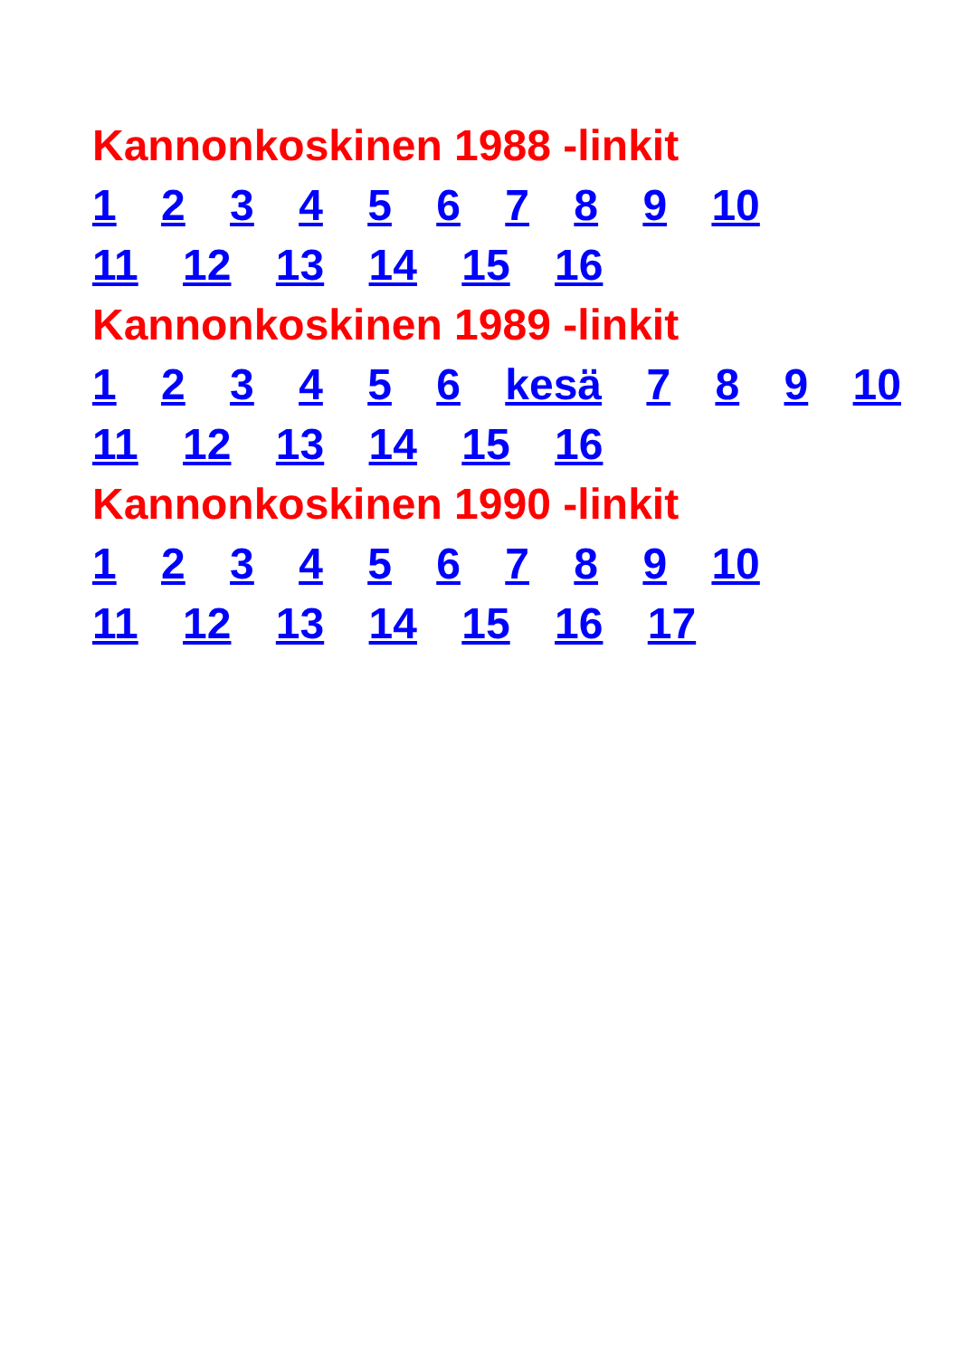Kannonkoskinen 1988 -linkit
1 2 3 4 5 6 7 8 9 10
11 12 13 14 15 16
Kannonkoskinen 1989 -linkit
1 2 3 4 5 6 kesä 7 8 9 10
11 12 13 14 15 16
Kannonkoskinen 1990 -linkit
1 2 3 4 5 6 7 8 9 10
11 12 13 14 15 16 17